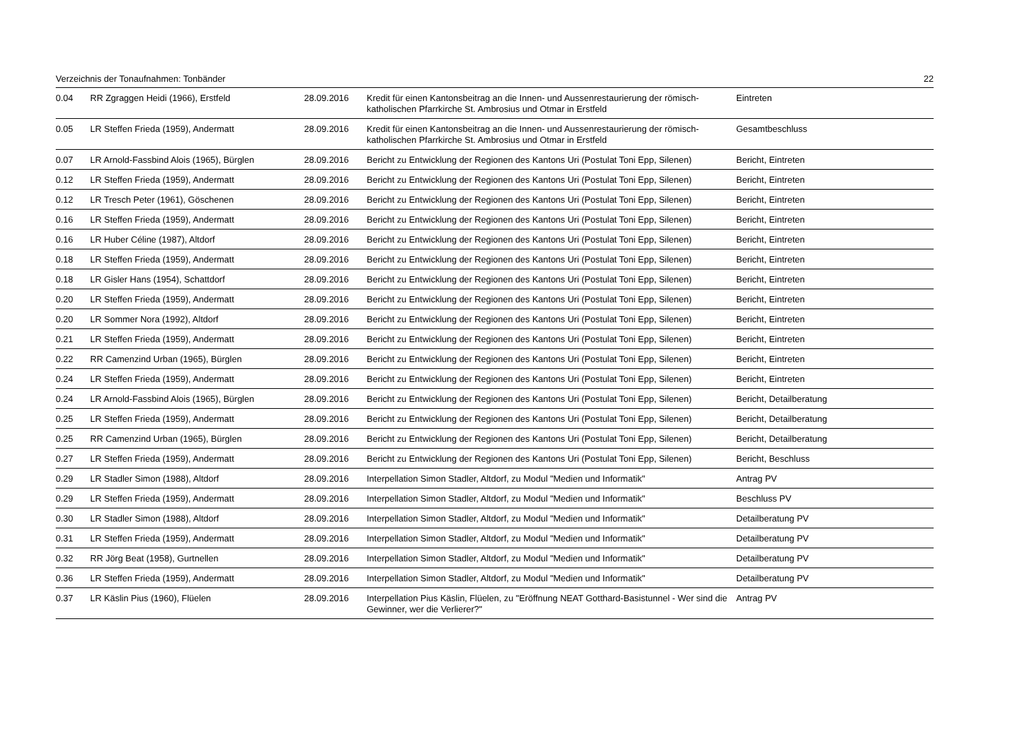Verzeichnis der Tonaufnahmen: Tonbänder 22
| 0.04 | RR Zgraggen Heidi (1966), Erstfeld | 28.09.2016 | Kredit für einen Kantonsbeitrag an die Innen- und Aussenrestaurierung der römisch-katholischen Pfarrkirche St. Ambrosius und Otmar in Erstfeld | Eintreten |
| 0.05 | LR Steffen Frieda (1959), Andermatt | 28.09.2016 | Kredit für einen Kantonsbeitrag an die Innen- und Aussenrestaurierung der römisch-katholischen Pfarrkirche St. Ambrosius und Otmar in Erstfeld | Gesamtbeschluss |
| 0.07 | LR Arnold-Fassbind Alois (1965), Bürglen | 28.09.2016 | Bericht zu Entwicklung der Regionen des Kantons Uri (Postulat Toni Epp, Silenen) | Bericht, Eintreten |
| 0.12 | LR Steffen Frieda (1959), Andermatt | 28.09.2016 | Bericht zu Entwicklung der Regionen des Kantons Uri (Postulat Toni Epp, Silenen) | Bericht, Eintreten |
| 0.12 | LR Tresch Peter (1961), Göschenen | 28.09.2016 | Bericht zu Entwicklung der Regionen des Kantons Uri (Postulat Toni Epp, Silenen) | Bericht, Eintreten |
| 0.16 | LR Steffen Frieda (1959), Andermatt | 28.09.2016 | Bericht zu Entwicklung der Regionen des Kantons Uri (Postulat Toni Epp, Silenen) | Bericht, Eintreten |
| 0.16 | LR Huber Céline (1987), Altdorf | 28.09.2016 | Bericht zu Entwicklung der Regionen des Kantons Uri (Postulat Toni Epp, Silenen) | Bericht, Eintreten |
| 0.18 | LR Steffen Frieda (1959), Andermatt | 28.09.2016 | Bericht zu Entwicklung der Regionen des Kantons Uri (Postulat Toni Epp, Silenen) | Bericht, Eintreten |
| 0.18 | LR Gisler Hans (1954), Schattdorf | 28.09.2016 | Bericht zu Entwicklung der Regionen des Kantons Uri (Postulat Toni Epp, Silenen) | Bericht, Eintreten |
| 0.20 | LR Steffen Frieda (1959), Andermatt | 28.09.2016 | Bericht zu Entwicklung der Regionen des Kantons Uri (Postulat Toni Epp, Silenen) | Bericht, Eintreten |
| 0.20 | LR Sommer Nora (1992), Altdorf | 28.09.2016 | Bericht zu Entwicklung der Regionen des Kantons Uri (Postulat Toni Epp, Silenen) | Bericht, Eintreten |
| 0.21 | LR Steffen Frieda (1959), Andermatt | 28.09.2016 | Bericht zu Entwicklung der Regionen des Kantons Uri (Postulat Toni Epp, Silenen) | Bericht, Eintreten |
| 0.22 | RR Camenzind Urban (1965), Bürglen | 28.09.2016 | Bericht zu Entwicklung der Regionen des Kantons Uri (Postulat Toni Epp, Silenen) | Bericht, Eintreten |
| 0.24 | LR Steffen Frieda (1959), Andermatt | 28.09.2016 | Bericht zu Entwicklung der Regionen des Kantons Uri (Postulat Toni Epp, Silenen) | Bericht, Eintreten |
| 0.24 | LR Arnold-Fassbind Alois (1965), Bürglen | 28.09.2016 | Bericht zu Entwicklung der Regionen des Kantons Uri (Postulat Toni Epp, Silenen) | Bericht, Detailberatung |
| 0.25 | LR Steffen Frieda (1959), Andermatt | 28.09.2016 | Bericht zu Entwicklung der Regionen des Kantons Uri (Postulat Toni Epp, Silenen) | Bericht, Detailberatung |
| 0.25 | RR Camenzind Urban (1965), Bürglen | 28.09.2016 | Bericht zu Entwicklung der Regionen des Kantons Uri (Postulat Toni Epp, Silenen) | Bericht, Detailberatung |
| 0.27 | LR Steffen Frieda (1959), Andermatt | 28.09.2016 | Bericht zu Entwicklung der Regionen des Kantons Uri (Postulat Toni Epp, Silenen) | Bericht, Beschluss |
| 0.29 | LR Stadler Simon (1988), Altdorf | 28.09.2016 | Interpellation Simon Stadler, Altdorf, zu Modul "Medien und Informatik" | Antrag PV |
| 0.29 | LR Steffen Frieda (1959), Andermatt | 28.09.2016 | Interpellation Simon Stadler, Altdorf, zu Modul "Medien und Informatik" | Beschluss PV |
| 0.30 | LR Stadler Simon (1988), Altdorf | 28.09.2016 | Interpellation Simon Stadler, Altdorf, zu Modul "Medien und Informatik" | Detailberatung PV |
| 0.31 | LR Steffen Frieda (1959), Andermatt | 28.09.2016 | Interpellation Simon Stadler, Altdorf, zu Modul "Medien und Informatik" | Detailberatung PV |
| 0.32 | RR Jörg Beat (1958), Gurtnellen | 28.09.2016 | Interpellation Simon Stadler, Altdorf, zu Modul "Medien und Informatik" | Detailberatung PV |
| 0.36 | LR Steffen Frieda (1959), Andermatt | 28.09.2016 | Interpellation Simon Stadler, Altdorf, zu Modul "Medien und Informatik" | Detailberatung PV |
| 0.37 | LR Käslin Pius (1960), Flüelen | 28.09.2016 | Interpellation Pius Käslin, Flüelen, zu "Eröffnung NEAT Gotthard-Basistunnel - Wer sind die Gewinner, wer die Verlierer?" | Antrag PV |